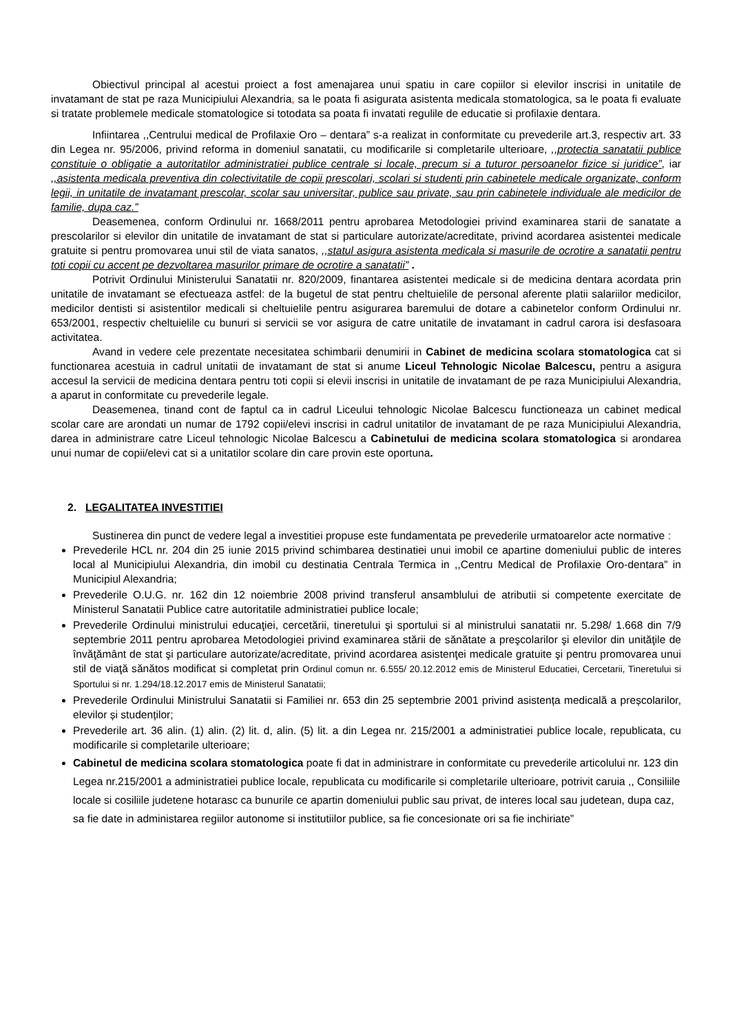Obiectivul principal al acestui proiect a fost amenajarea unui spatiu in care copiilor si elevilor inscrisi in unitatile de invatamant de stat pe raza Municipiului Alexandria, sa le poata fi asigurata asistenta medicala stomatologica, sa le poata fi evaluate si tratate problemele medicale stomatologice si totodata sa poata fi invatati regulile de educatie si profilaxie dentara.
Infiintarea ,,Centrului medical de Profilaxie Oro – dentara” s-a realizat in conformitate cu prevederile art.3, respectiv art. 33 din Legea nr. 95/2006, privind reforma in domeniul sanatatii, cu modificarile si completarile ulterioare, ,,protectia sanatatii publice constituie o obligatie a autoritatilor administratiei publice centrale si locale, precum si a tuturor persoanelor fizice si juridice”, iar ,,asistenta medicala preventiva din colectivitatile de copii prescolari, scolari si studenti prin cabinetele medicale organizate, conform legii, in unitatile de invatamant prescolar, scolar sau universitar, publice sau private, sau prin cabinetele individuale ale medicilor de familie, dupa caz.”
Deasemenea, conform Ordinului nr. 1668/2011 pentru aprobarea Metodologiei privind examinarea starii de sanatate a prescolarilor si elevilor din unitatile de invatamant de stat si particulare autorizate/acreditate, privind acordarea asistentei medicale gratuite si pentru promovarea unui stil de viata sanatos, ,,statul asigura asistenta medicala si masurile de ocrotire a sanatatii pentru toti copii cu accent pe dezvoltarea masurilor primare de ocrotire a sanatatii” .
Potrivit Ordinului Ministerului Sanatatii nr. 820/2009, finantarea asistentei medicale si de medicina dentara acordata prin unitatile de invatamant se efectueaza astfel: de la bugetul de stat pentru cheltuielile de personal aferente platii salariilor medicilor, medicilor dentisti si asistentilor medicali si cheltuielile pentru asigurarea baremului de dotare a cabinetelor conform Ordinului nr. 653/2001, respectiv cheltuielile cu bunuri si servicii se vor asigura de catre unitatile de invatamant in cadrul carora isi desfasoara activitatea.
Avand in vedere cele prezentate necesitatea schimbarii denumirii in Cabinet de medicina scolara stomatologica cat si functionarea acestuia in cadrul unitatii de invatamant de stat si anume Liceul Tehnologic Nicolae Balcescu, pentru a asigura accesul la servicii de medicina dentara pentru toti copii si elevii inscrisi in unitatile de invatamant de pe raza Municipiului Alexandria, a aparut in conformitate cu prevederile legale.
Deasemenea, tinand cont de faptul ca in cadrul Liceului tehnologic Nicolae Balcescu functioneaza un cabinet medical scolar care are arondati un numar de 1792 copii/elevi inscrisi in cadrul unitatilor de invatamant de pe raza Municipiului Alexandria, darea in administrare catre Liceul tehnologic Nicolae Balcescu a Cabinetului de medicina scolara stomatologica si arondarea unui numar de copii/elevi cat si a unitatilor scolare din care provin este oportuna.
2. LEGALITATEA INVESTITIEI
Sustinerea din punct de vedere legal a investitiei propuse este fundamentata pe prevederile urmatoarelor acte normative :
Prevederile HCL nr. 204 din 25 iunie 2015 privind schimbarea destinatiei unui imobil ce apartine domeniului public de interes local al Municipiului Alexandria, din imobil cu destinatia Centrala Termica in ,,Centru Medical de Profilaxie Oro-dentara” in Municipiul Alexandria;
Prevederile O.U.G. nr. 162 din 12 noiembrie 2008 privind transferul ansamblului de atributii si competente exercitate de Ministerul Sanatatii Publice catre autoritatile administratiei publice locale;
Prevederile Ordinului ministrului educaţiei, cercetării, tineretului şi sportului si al ministrului sanatatii nr. 5.298/ 1.668 din 7/9 septembrie 2011 pentru aprobarea Metodologiei privind examinarea stării de sănătate a preşcolarilor şi elevilor din unităţile de învăţământ de stat şi particulare autorizate/acreditate, privind acordarea asistenţei medicale gratuite şi pentru promovarea unui stil de viaţă sănătos modificat si completat prin Ordinul comun nr. 6.555/ 20.12.2012 emis de Ministerul Educatiei, Cercetarii, Tineretului si Sportului si nr. 1.294/18.12.2017 emis de Ministerul Sanatatii;
Prevederile Ordinului Ministrului Sanatatii si Familiei nr. 653 din 25 septembrie 2001 privind asistența medicală a preșcolarilor, elevilor și studenților;
Prevederile art. 36 alin. (1) alin. (2) lit. d, alin. (5) lit. a din Legea nr. 215/2001 a administratiei publice locale, republicata, cu modificarile si completarile ulterioare;
Cabinetul de medicina scolara stomatologica poate fi dat in administrare in conformitate cu prevederile articolului nr. 123 din Legea nr.215/2001 a administratiei publice locale, republicata cu modificarile si completarile ulterioare, potrivit caruia ,, Consiliile locale si cosiliile judetene hotarasc ca bunurile ce apartin domeniului public sau privat, de interes local sau judetean, dupa caz, sa fie date in administarea regiilor autonome si institutiilor publice, sa fie concesionate ori sa fie inchiriate”